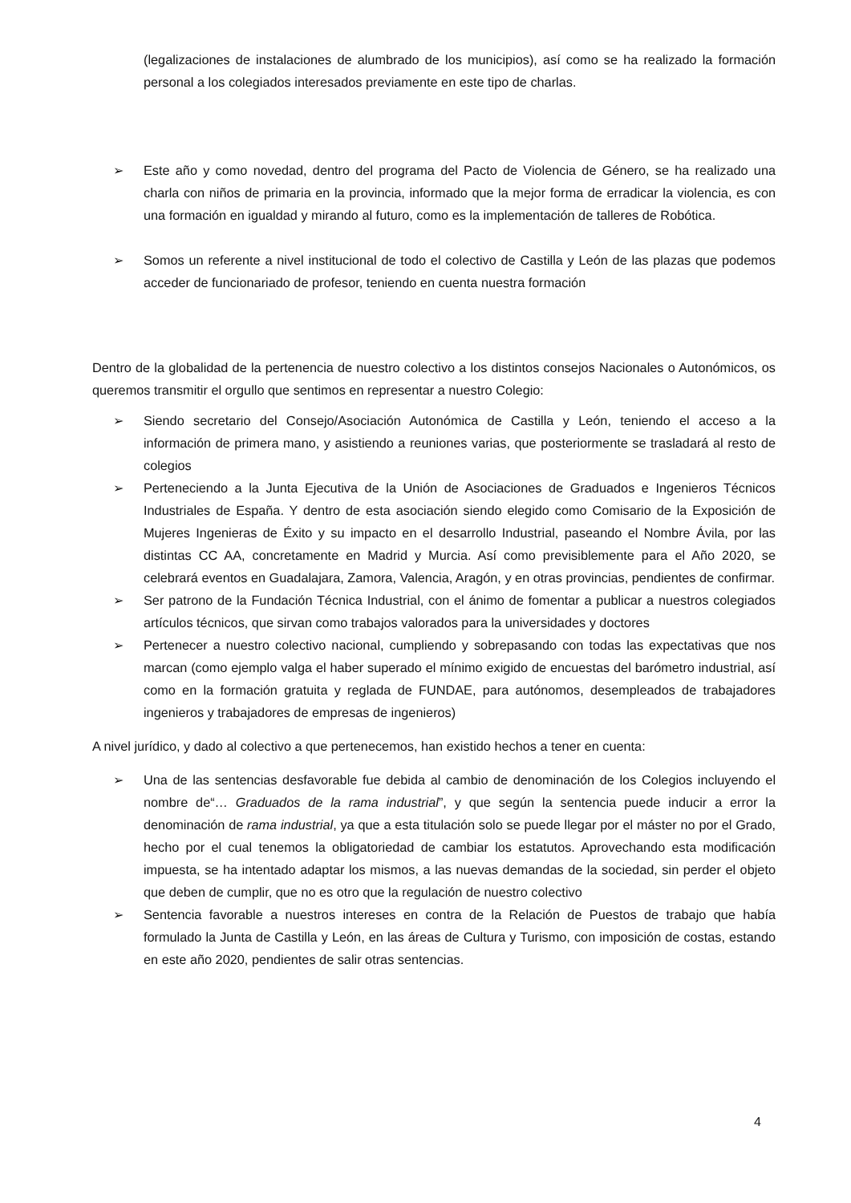(legalizaciones de instalaciones de alumbrado de los municipios), así como se ha realizado la formación personal a los colegiados interesados previamente en este tipo de charlas.
➢ Este año y como novedad, dentro del programa del Pacto de Violencia de Género, se ha realizado una charla con niños de primaria en la provincia, informado que la mejor forma de erradicar la violencia, es con una formación en igualdad y mirando al futuro, como es la implementación de talleres de Robótica.
➢ Somos un referente a nivel institucional de todo el colectivo de Castilla y León de las plazas que podemos acceder de funcionariado de profesor, teniendo en cuenta nuestra formación
Dentro de la globalidad de la pertenencia de nuestro colectivo a los distintos consejos Nacionales o Autonómicos, os queremos transmitir el orgullo que sentimos en representar a nuestro Colegio:
➢ Siendo secretario del Consejo/Asociación Autonómica de Castilla y León, teniendo el acceso a la información de primera mano, y asistiendo a reuniones varias, que posteriormente se trasladará al resto de colegios
➢ Perteneciendo a la Junta Ejecutiva de la Unión de Asociaciones de Graduados e Ingenieros Técnicos Industriales de España. Y dentro de esta asociación siendo elegido como Comisario de la Exposición de Mujeres Ingenieras de Éxito y su impacto en el desarrollo Industrial, paseando el Nombre Ávila, por las distintas CC AA, concretamente en Madrid y Murcia. Así como previsiblemente para el Año 2020, se celebrará eventos en Guadalajara, Zamora, Valencia, Aragón, y en otras provincias, pendientes de confirmar.
➢ Ser patrono de la Fundación Técnica Industrial, con el ánimo de fomentar a publicar a nuestros colegiados artículos técnicos, que sirvan como trabajos valorados para la universidades y doctores
➢ Pertenecer a nuestro colectivo nacional, cumpliendo y sobrepasando con todas las expectativas que nos marcan (como ejemplo valga el haber superado el mínimo exigido de encuestas del barómetro industrial, así como en la formación gratuita y reglada de FUNDAE, para autónomos, desempleados de trabajadores ingenieros y trabajadores de empresas de ingenieros)
A nivel jurídico, y dado al colectivo a que pertenecemos, han existido hechos a tener en cuenta:
➢ Una de las sentencias desfavorable fue debida al cambio de denominación de los Colegios incluyendo el nombre de“… Graduados de la rama industrial”, y que según la sentencia puede inducir a error la denominación de rama industrial, ya que a esta titulación solo se puede llegar por el máster no por el Grado, hecho por el cual tenemos la obligatoriedad de cambiar los estatutos. Aprovechando esta modificación impuesta, se ha intentado adaptar los mismos, a las nuevas demandas de la sociedad, sin perder el objeto que deben de cumplir, que no es otro que la regulación de nuestro colectivo
➢ Sentencia favorable a nuestros intereses en contra de la Relación de Puestos de trabajo que había formulado la Junta de Castilla y León, en las áreas de Cultura y Turismo, con imposición de costas, estando en este año 2020, pendientes de salir otras sentencias.
4